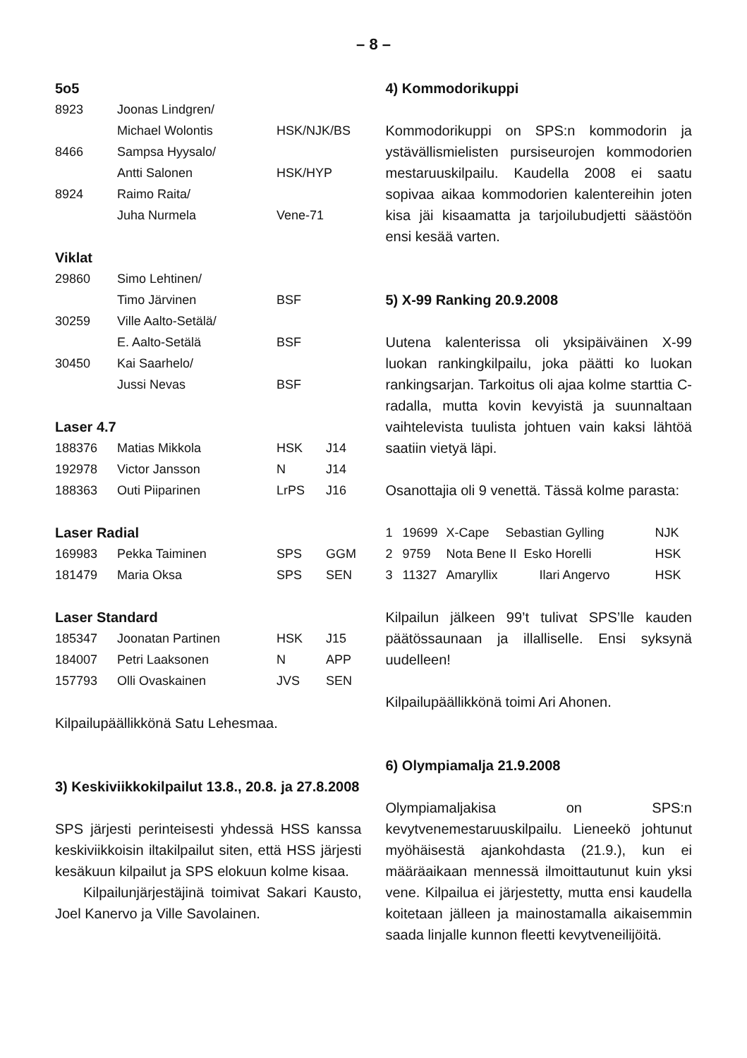– 8 –
5o5
| 8923 | Joonas Lindgren/ | | |
| | Michael Wolontis | HSK/NJK/BS | |
| 8466 | Sampsa Hyysalo/ | | |
| | Antti Salonen | HSK/HYP | |
| 8924 | Raimo Raita/ | | |
| | Juha Nurmela | Vene-71 | |
Viklat
| 29860 | Simo Lehtinen/ | |
| | Timo Järvinen | BSF |
| 30259 | Ville Aalto-Setälä/ | |
| | E. Aalto-Setälä | BSF |
| 30450 | Kai Saarhelo/ | |
| | Jussi Nevas | BSF |
Laser 4.7
| 188376 | Matias Mikkola | HSK | J14 |
| 192978 | Victor Jansson | N | J14 |
| 188363 | Outi Piiparinen | LrPS | J16 |
Laser Radial
| 169983 | Pekka Taiminen | SPS | GGM |
| 181479 | Maria Oksa | SPS | SEN |
Laser Standard
| 185347 | Joonatan Partinen | HSK | J15 |
| 184007 | Petri Laaksonen | N | APP |
| 157793 | Olli Ovaskainen | JVS | SEN |
Kilpailupäällikkönä Satu Lehesmaa.
3) Keskiviikkokilpailut 13.8., 20.8. ja 27.8.2008
SPS järjesti perinteisesti yhdessä HSS kanssa keskiviikkoisin iltakilpailut siten, että HSS järjesti kesäkuun kilpailut ja SPS elokuun kolme kisaa.
Kilpailunjärjestäjinä toimivat Sakari Kausto, Joel Kanervo ja Ville Savolainen.
4) Kommodorikuppi
Kommodorikuppi on SPS:n kommodorin ja ystävällismielisten pursiseurojen kommodorien mestaruuskilpailu. Kaudella 2008 ei saatu sopivaa aikaa kommodorien kalentereihin joten kisa jäi kisaamatta ja tarjoilubudjetti säästöön ensi kesää varten.
5) X-99 Ranking 20.9.2008
Uutena kalenterissa oli yksipäiväinen X-99 luokan rankingkilpailu, joka päätti ko luokan rankingsarjan. Tarkoitus oli ajaa kolme starttia C-radalla, mutta kovin kevyistä ja suunnaltaan vaihtelevista tuulista johtuen vain kaksi lähtöä saatiin vietyä läpi.
Osanottajia oli 9 venettä. Tässä kolme parasta:
| 1 | 19699 | X-Cape | Sebastian Gylling | NJK |
| 2 | 9759 | Nota Bene II Esko Horelli | | HSK |
| 3 | 11327 | Amaryllix | Ilari Angervo | HSK |
Kilpailun jälkeen 99’t tulivat SPS’lle kauden päätössaunaan ja illalliselle. Ensi syksynä uudelleen!
Kilpailupäällikkönä toimi Ari Ahonen.
6) Olympiamalja 21.9.2008
Olympiamaljakisa on SPS:n kevytvenemestaruuskilpailu. Lieneekö johtunut myöhäisestä ajankohdasta (21.9.), kun ei määräaikaan mennessä ilmoittautunut kuin yksi vene. Kilpailua ei järjestetty, mutta ensi kaudella koitetaan jälleen ja mainostamalla aikaisemmin saada linjalle kunnon fleetti kevytveneilijöitä.